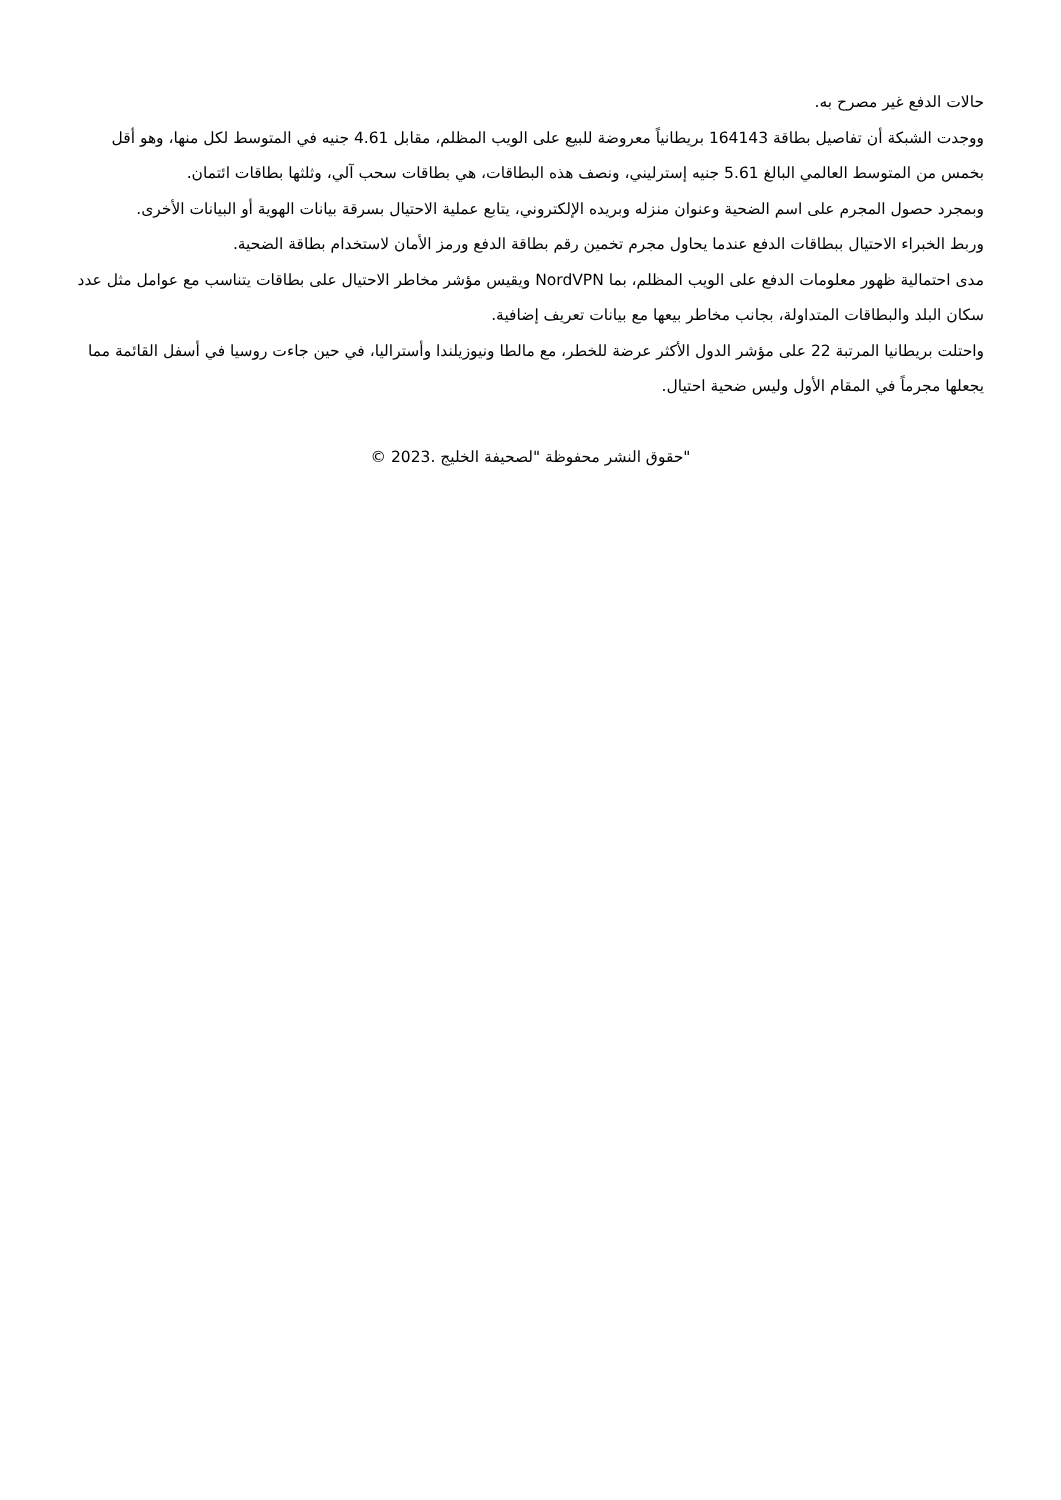حالات الدفع غير مصرح به.
ووجدت الشبكة أن تفاصيل بطاقة 164143 بريطانياً معروضة للبيع على الويب المظلم، مقابل 4.61 جنيه في المتوسط لكل منها، وهو أقل بخمس من المتوسط العالمي البالغ 5.61 جنيه إسترليني، ونصف هذه البطاقات، هي بطاقات سحب آلي، وثلثها بطاقات ائتمان.
وبمجرد حصول المجرم على اسم الضحية وعنوان منزله وبريده الإلكتروني، يتابع عملية الاحتيال بسرقة بيانات الهوية أو البيانات الأخرى.
وربط الخبراء الاحتيال ببطاقات الدفع عندما يحاول مجرم تخمين رقم بطاقة الدفع ورمز الأمان لاستخدام بطاقة الضحية.
مدى احتمالية ظهور معلومات الدفع على الويب المظلم، بما NordVPN ويقيس مؤشر مخاطر الاحتيال على بطاقات يتناسب مع عوامل مثل عدد سكان البلد والبطاقات المتداولة، بجانب مخاطر بيعها مع بيانات تعريف إضافية.
واحتلت بريطانيا المرتبة 22 على مؤشر الدول الأكثر عرضة للخطر، مع مالطا ونيوزيلندا وأستراليا، في حين جاءت روسيا في أسفل القائمة مما يجعلها مجرماً في المقام الأول وليس ضحية احتيال.
"حقوق النشر محفوظة "لصحيفة الخليج .2023 ©